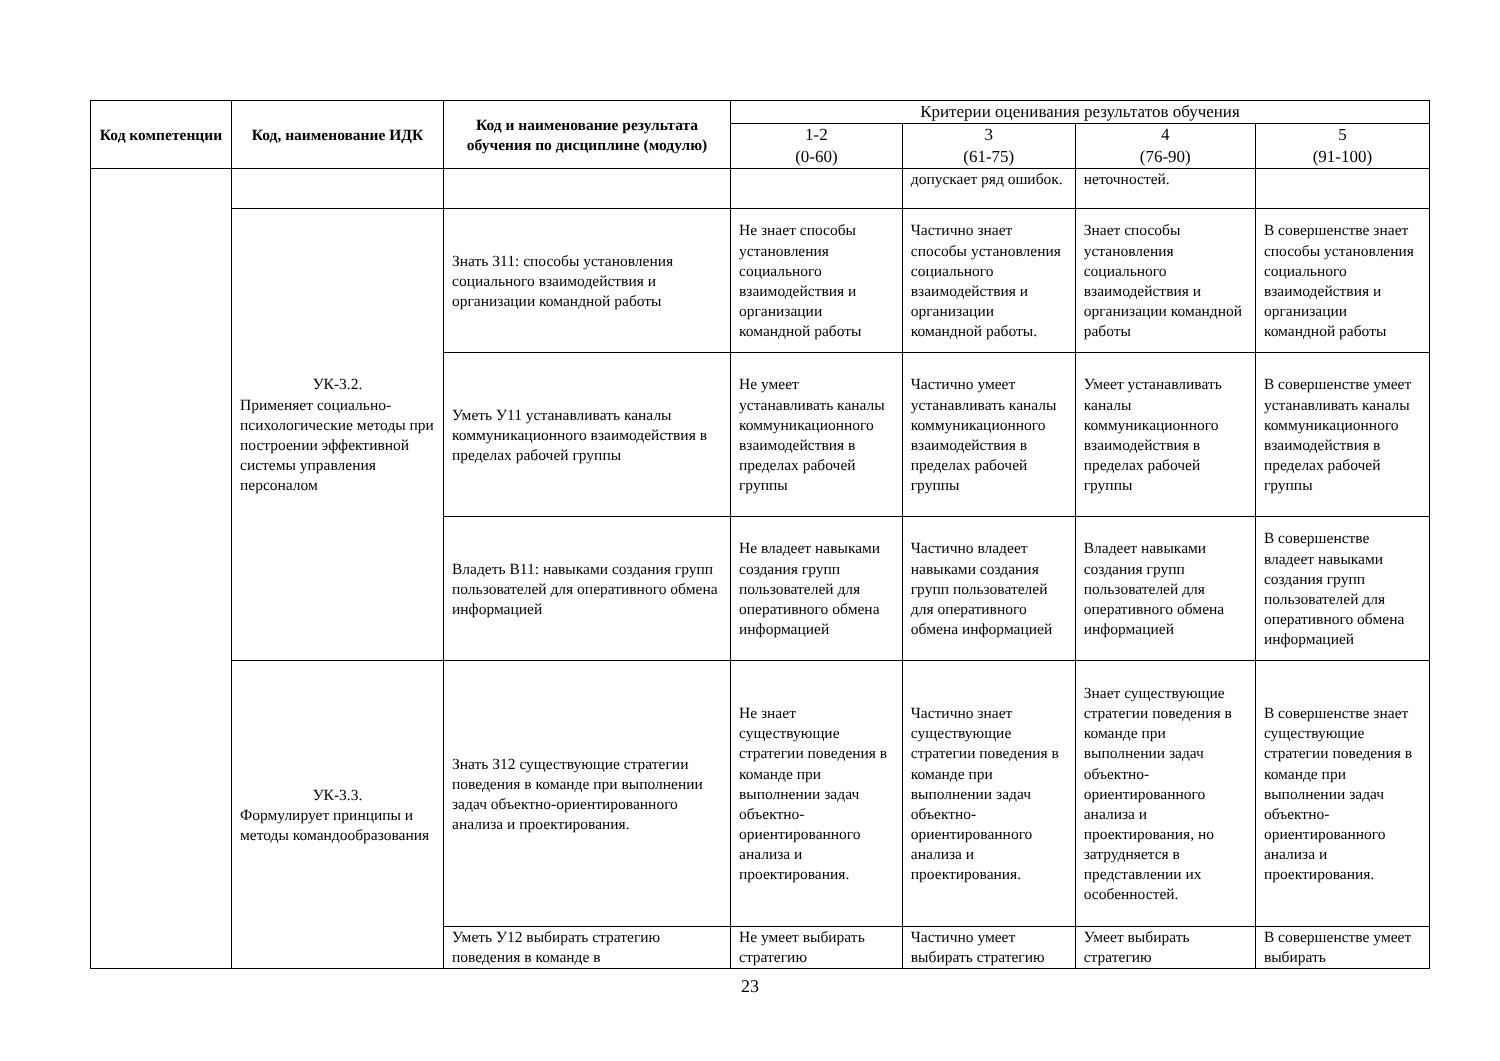| Код компетенции | Код, наименование ИДК | Код и наименование результата обучения по дисциплине (модулю) | Критерии оценивания результатов обучения | | | |
| --- | --- | --- | --- | --- | --- | --- |
| | | | 1-2 (0-60) | 3 (61-75) | 4 (76-90) | 5 (91-100) |
| | | | | допускает ряд ошибок. | неточностей. | |
| | УК-3.2. Применяет социально-психологические методы при построении эффективной системы управления персоналом | Знать З11: способы установления социального взаимодействия и организации командной работы | Не знает способы установления социального взаимодействия и организации командной работы | Частично знает способы установления социального взаимодействия и организации командной работы. | Знает способы установления социального взаимодействия и организации командной работы | В совершенстве знает способы установления социального взаимодействия и организации командной работы |
| | | Уметь У11 устанавливать каналы коммуникационного взаимодействия в пределах рабочей группы | Не умеет устанавливать каналы коммуникационного взаимодействия в пределах рабочей группы | Частично умеет устанавливать каналы коммуникационного взаимодействия в пределах рабочей группы | Умеет устанавливать каналы коммуникационного взаимодействия в пределах рабочей группы | В совершенстве умеет устанавливать каналы коммуникационного взаимодействия в пределах рабочей группы |
| | | Владеть В11: навыками создания групп пользователей для оперативного обмена информацией | Не владеет навыками создания групп пользователей для оперативного обмена информацией | Частично владеет навыками создания групп пользователей для оперативного обмена информацией | Владеет навыками создания групп пользователей для оперативного обмена информацией | В совершенстве владеет навыками создания групп пользователей для оперативного обмена информацией |
| | УК-3.3. Формулирует принципы и методы командообразования | Знать З12 существующие стратегии поведения в команде при выполнении задач объектно-ориентированного анализа и проектирования. | Не знает существующие стратегии поведения в команде при выполнении задач объектно-ориентированного анализа и проектирования. | Частично знает существующие стратегии поведения в команде при выполнении задач объектно-ориентированного анализа и проектирования. | Знает существующие стратегии поведения в команде при выполнении задач объектно-ориентированного анализа и проектирования, но затрудняется в представлении их особенностей. | В совершенстве знает существующие стратегии поведения в команде при выполнении задач объектно-ориентированного анализа и проектирования. |
| | | Уметь У12 выбирать стратегию поведения в команде в | Не умеет выбирать стратегию | Частично умеет выбирать стратегию | Умеет выбирать стратегию | В совершенстве умеет выбирать |
23